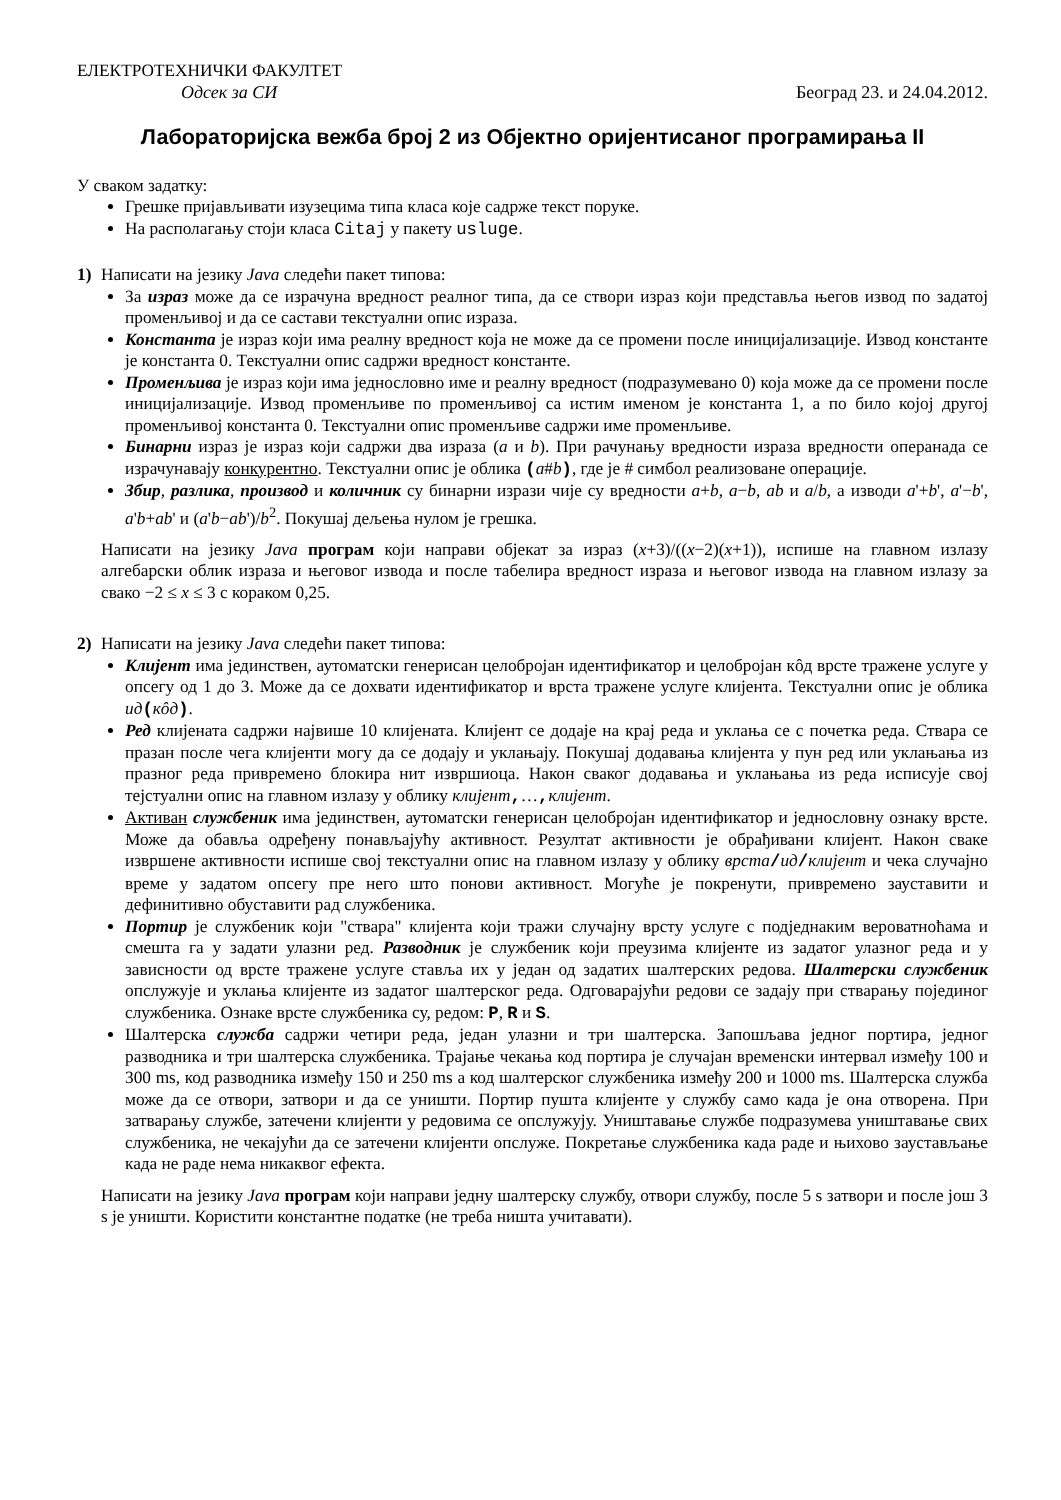ЕЛЕКТРОТЕХНИЧКИ ФАКУЛТЕТ
Одсек за СИ Београд 23. и 24.04.2012.
Лабораторијска вежба број 2 из Објектно оријентисаног програмирања II
У сваком задатку:
Грешке пријављивати изузецима типа класа које садрже текст поруке.
На располагању стоји класа Citaj у пакету usluge.
1) Написати на језику Java следећи пакет типова:
За израз може да се израчуна вредност реалног типа, да се створи израз који представља његов извод по задатој променљивој и да се састави текстуални опис израза.
Константа је израз који има реалну вредност која не може да се промени после иницијализације. Извод константе је константа 0. Текстуални опис садржи вредност константе.
Променљива је израз који има једнословно име и реалну вредност (подразумевано 0) која може да се промени после иницијализације. Извод променљиве по променљивој са истим именом је константа 1, а по било којој другој променљивој константа 0. Текстуални опис променљиве садржи име променљиве.
Бинарни израз је израз који садржи два израза (a и b). При рачунању вредности израза вредности операнада се израчунавају конкурентно. Текстуални опис је облика (a#b), где је # симбол реализоване операције.
Збир, разлика, производ и количник су бинарни изрази чије су вредности a+b, a−b, ab и a/b, а изводи a'+b', a'−b', a'b+ab' и (a'b−ab')/b<sup>2</sup>. Покушај дељења нулом је грешка.
Написати на језику Java програм који направи објекат за израз (x+3)/((x−2)(x+1)), испише на главном излазу алгебарски облик израза и његовог извода и после табелира вредност израза и његовог извода на главном излазу за свако −2 ≤ x ≤ 3 с кораком 0,25.
2) Написати на језику Java следећи пакет типова:
Клијент има јединствен, аутоматски генерисан целобројан идентификатор и целобројан кôд врсте тражене услуге у опсегу од 1 до 3. Може да се дохвати идентификатор и врста тражене услуге клијента. Текстуални опис је облика ид(кôд).
Ред клијената садржи највише 10 клијената. Клијент се додаје на крај реда и уклања се с почетка реда. Ствара се празан после чега клијенти могу да се додају и уклањају. Покушај додавања клијента у пун ред или уклањања из празног реда привремено блокира нит извршиоца. Након сваког додавања и уклањања из реда исписује свој тејстуални опис на главном излазу у облику клијент,…, клијент.
Активан службеник има јединствен, аутоматски генерисан целобројан идентификатор и једнословну ознаку врсте. Може да обавља одређену понављајућу активност. Резултат активности је обрађивани клијент. Након сваке извршене активности испише свој текстуални опис на главном излазу у облику врста/ид/клијент и чека случајно време у задатом опсегу пре него што понови активност. Могуће је покренути, привремено зауставити и дефинитивно обуставити рад службеника.
Портир је службеник који "ствара" клијента који тражи случајну врсту услуге с подједнаким вероватноћама и смешта га у задати улазни ред. Разводник је службеник који преузима клијенте из задатог улазног реда и у зависности од врсте тражене услуге ставља их у један од задатих шалтерских редова. Шалтерски службеник опслужује и уклања клијенте из задатог шалтерског реда. Одговарајући редови се задају при стварању појединог службеника. Ознаке врсте службеника су, редом: P, R и S.
Шалтерска служба садржи четири реда, један улазни и три шалтерска. Запошљава једног портира, једног разводника и три шалтерска службеника. Трајање чекања код портира је случајан временски интервал између 100 и 300 ms, код разводника између 150 и 250 ms а код шалтерског службеника између 200 и 1000 ms. Шалтерска служба може да се отвори, затвори и да се уништи. Портир пушта клијенте у службу само када је она отворена. При затварању службе, затечени клијенти у редовима се опслужују. Уништавање службе подразумева уништавање свих службеника, не чекајући да се затечени клијенти опслуже. Покретање службеника када раде и њихово заустављање када не раде нема никаквог ефекта.
Написати на језику Java програм који направи једну шалтерску службу, отвори службу, после 5 s затвори и после још 3 s је уништи. Користити константне податке (не треба ништа учитавати).